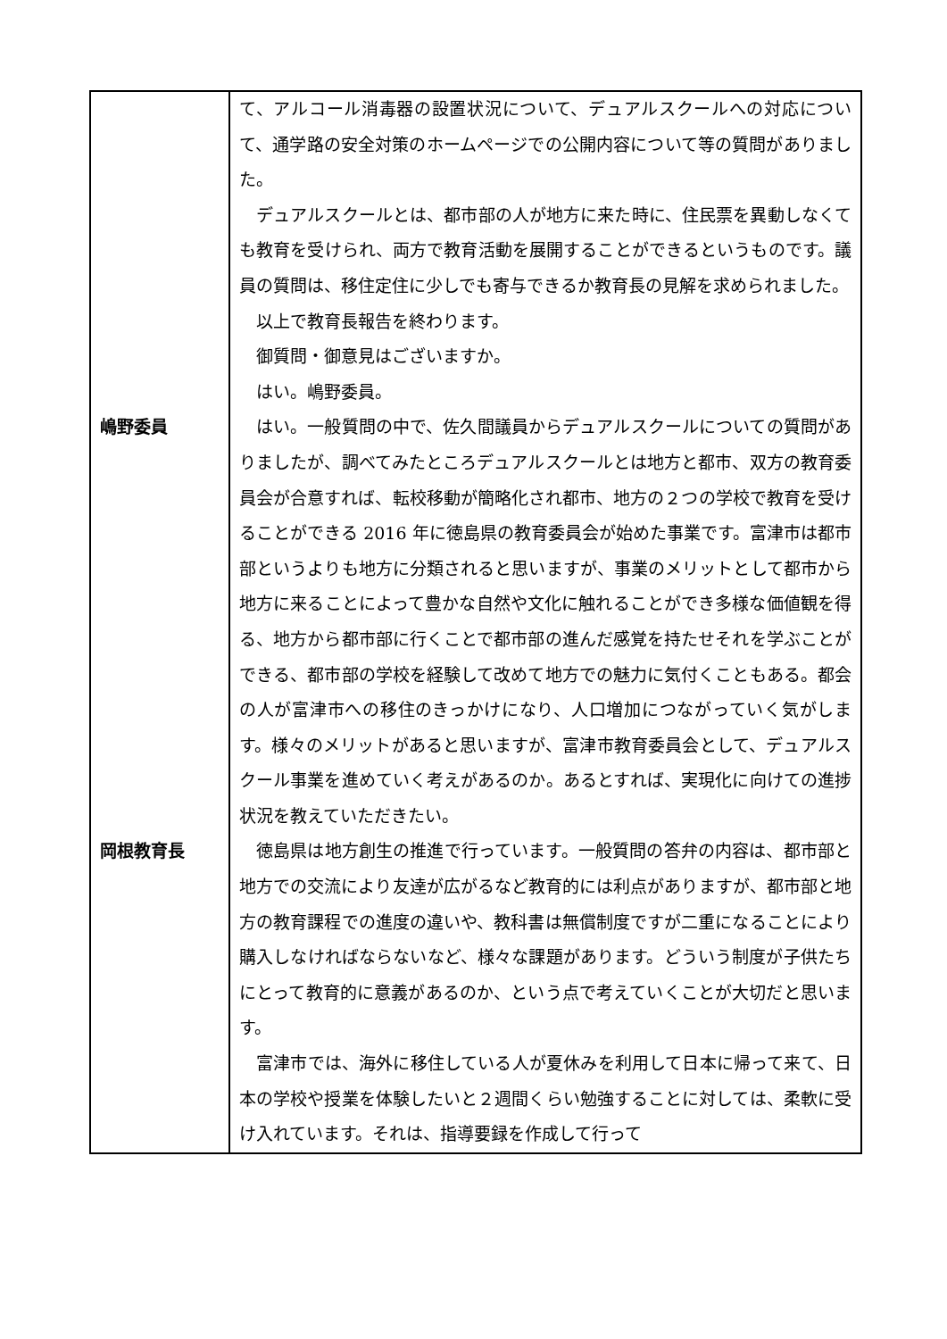| | て、アルコール消毒器の設置状況について、デュアルスクールへの対応について、通学路の安全対策のホームページでの公開内容について等の質問がありました。 デュアルスクールとは、都市部の人が地方に来た時に、住民票を異動しなくても教育を受けられ、両方で教育活動を展開することができるというものです。議員の質問は、移住定住に少しでも寄与できるか教育長の見解を求められました。 以上で教育長報告を終わります。 御質問・御意見はございますか。 はい。嶋野委員。 |
| 嶋野委員 | はい。一般質問の中で、佐久間議員からデュアルスクールについての質問がありましたが、調べてみたところデュアルスクールとは地方と都市、双方の教育委員会が合意すれば、転校移動が簡略化され都市、地方の２つの学校で教育を受けることができる 2016 年に徳島県の教育委員会が始めた事業です。富津市は都市部というよりも地方に分類されると思いますが、事業のメリットとして都市から地方に来ることによって豊かな自然や文化に触れることができ多様な価値観を得る、地方から都市部に行くことで都市部の進んだ感覚を持たせそれを学ぶことができる、都市部の学校を経験して改めて地方での魅力に気付くこともある。都会の人が富津市への移住のきっかけになり、人口増加につながっていく気がします。様々のメリットがあると思いますが、富津市教育委員会として、デュアルスクール事業を進めていく考えがあるのか。あるとすれば、実現化に向けての進捗状況を教えていただきたい。 |
| 岡根教育長 | 徳島県は地方創生の推進で行っています。一般質問の答弁の内容は、都市部と地方での交流により友達が広がるなど教育的には利点がありますが、都市部と地方の教育課程での進度の違いや、教科書は無償制度ですが二重になることにより購入しなければならないなど、様々な課題があります。どういう制度が子供たちにとって教育的に意義があるのか、という点で考えていくことが大切だと思います。 富津市では、海外に移住している人が夏休みを利用して日本に帰って来て、日本の学校や授業を体験したいと２週間くらい勉強することに対しては、柔軟に受け入れています。それは、指導要録を作成して行って |